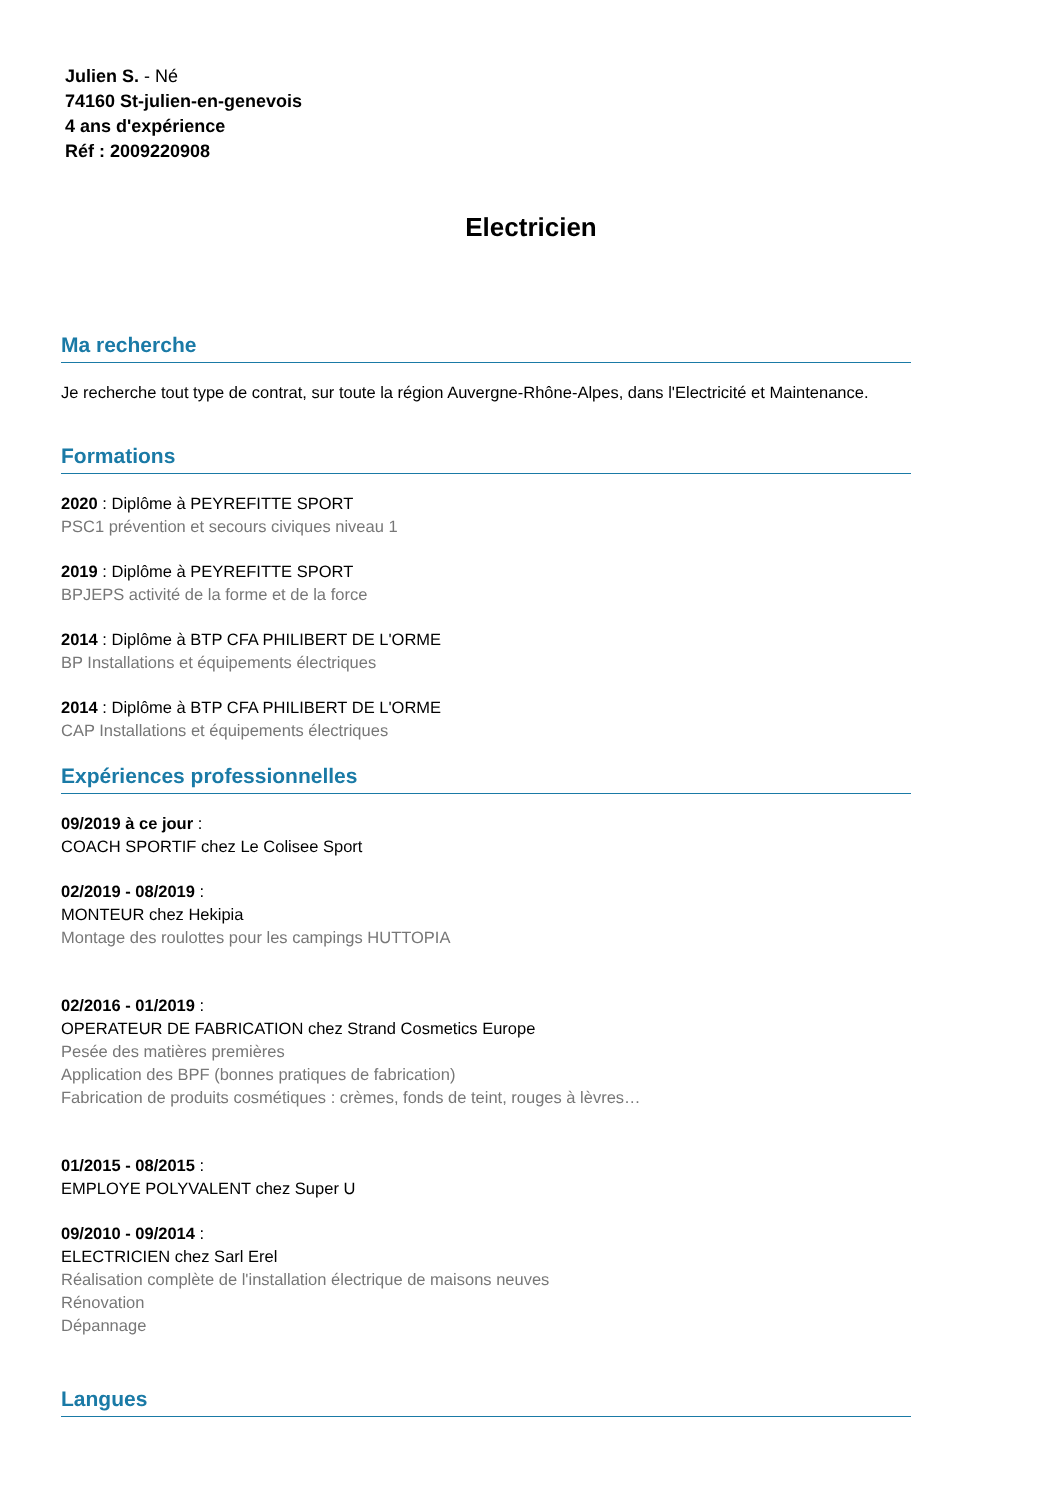Julien S. - Né
74160 St-julien-en-genevois
4 ans d'expérience
Réf : 2009220908
Electricien
Ma recherche
Je recherche tout type de contrat, sur toute la région Auvergne-Rhône-Alpes, dans l'Electricité et Maintenance.
Formations
2020 : Diplôme à PEYREFITTE SPORT
PSC1 prévention et secours civiques niveau 1
2019 : Diplôme à PEYREFITTE SPORT
BPJEPS activité de la forme et de la force
2014 : Diplôme à BTP CFA PHILIBERT DE L'ORME
BP Installations et équipements électriques
2014 : Diplôme à BTP CFA PHILIBERT DE L'ORME
CAP Installations et équipements électriques
Expériences professionnelles
09/2019 à ce jour :
COACH SPORTIF chez Le Colisee Sport
02/2019 - 08/2019 :
MONTEUR chez Hekipia
Montage des roulottes pour les campings HUTTOPIA
02/2016 - 01/2019 :
OPERATEUR DE FABRICATION chez Strand Cosmetics Europe
Pesée des matières premières
Application des BPF (bonnes pratiques de fabrication)
Fabrication de produits cosmétiques : crèmes, fonds de teint, rouges à lèvres…
01/2015 - 08/2015 :
EMPLOYE POLYVALENT chez Super U
09/2010 - 09/2014 :
ELECTRICIEN chez Sarl Erel
Réalisation complète de l'installation électrique de maisons neuves
Rénovation
Dépannage
Langues